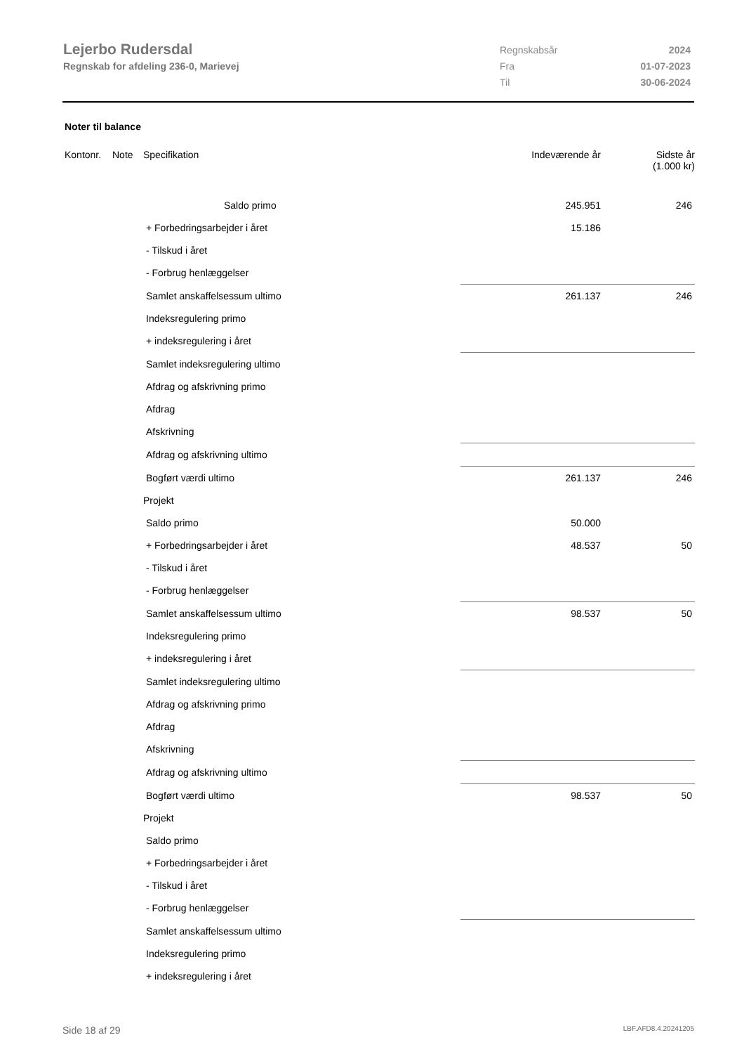Lejerbo Rudersdal
Regnskab for afdeling 236-0, Marievej
| Regnskabsår | 2024 |
| Fra | 01-07-2023 |
| Til | 30-06-2024 |
Noter til balance
| Kontonr. | Note | Specifikation | Indeværende år | Sidste år (1.000 kr) |
| --- | --- | --- | --- | --- |
| | | Saldo primo | 245.951 | 246 |
| | | + Forbedringsarbejder i året | 15.186 | |
| | | - Tilskud i året | | |
| | | - Forbrug henlæggelser | | |
| | | Samlet anskaffelsessum ultimo | 261.137 | 246 |
| | | Indeksregulering primo | | |
| | | + indeksregulering i året | | |
| | | Samlet indeksregulering ultimo | | |
| | | Afdrag og afskrivning primo | | |
| | | Afdrag | | |
| | | Afskrivning | | |
| | | Afdrag og afskrivning ultimo | | |
| | | Bogført værdi ultimo | 261.137 | 246 |
| | | Projekt | | |
| | | Saldo primo | 50.000 | |
| | | + Forbedringsarbejder i året | 48.537 | 50 |
| | | - Tilskud i året | | |
| | | - Forbrug henlæggelser | | |
| | | Samlet anskaffelsessum ultimo | 98.537 | 50 |
| | | Indeksregulering primo | | |
| | | + indeksregulering i året | | |
| | | Samlet indeksregulering ultimo | | |
| | | Afdrag og afskrivning primo | | |
| | | Afdrag | | |
| | | Afskrivning | | |
| | | Afdrag og afskrivning ultimo | | |
| | | Bogført værdi ultimo | 98.537 | 50 |
| | | Projekt | | |
| | | Saldo primo | | |
| | | + Forbedringsarbejder i året | | |
| | | - Tilskud i året | | |
| | | - Forbrug henlæggelser | | |
| | | Samlet anskaffelsessum ultimo | | |
| | | Indeksregulering primo | | |
| | | + indeksregulering i året | | |
Side 18 af 29 LBF.AFD8.4.20241205